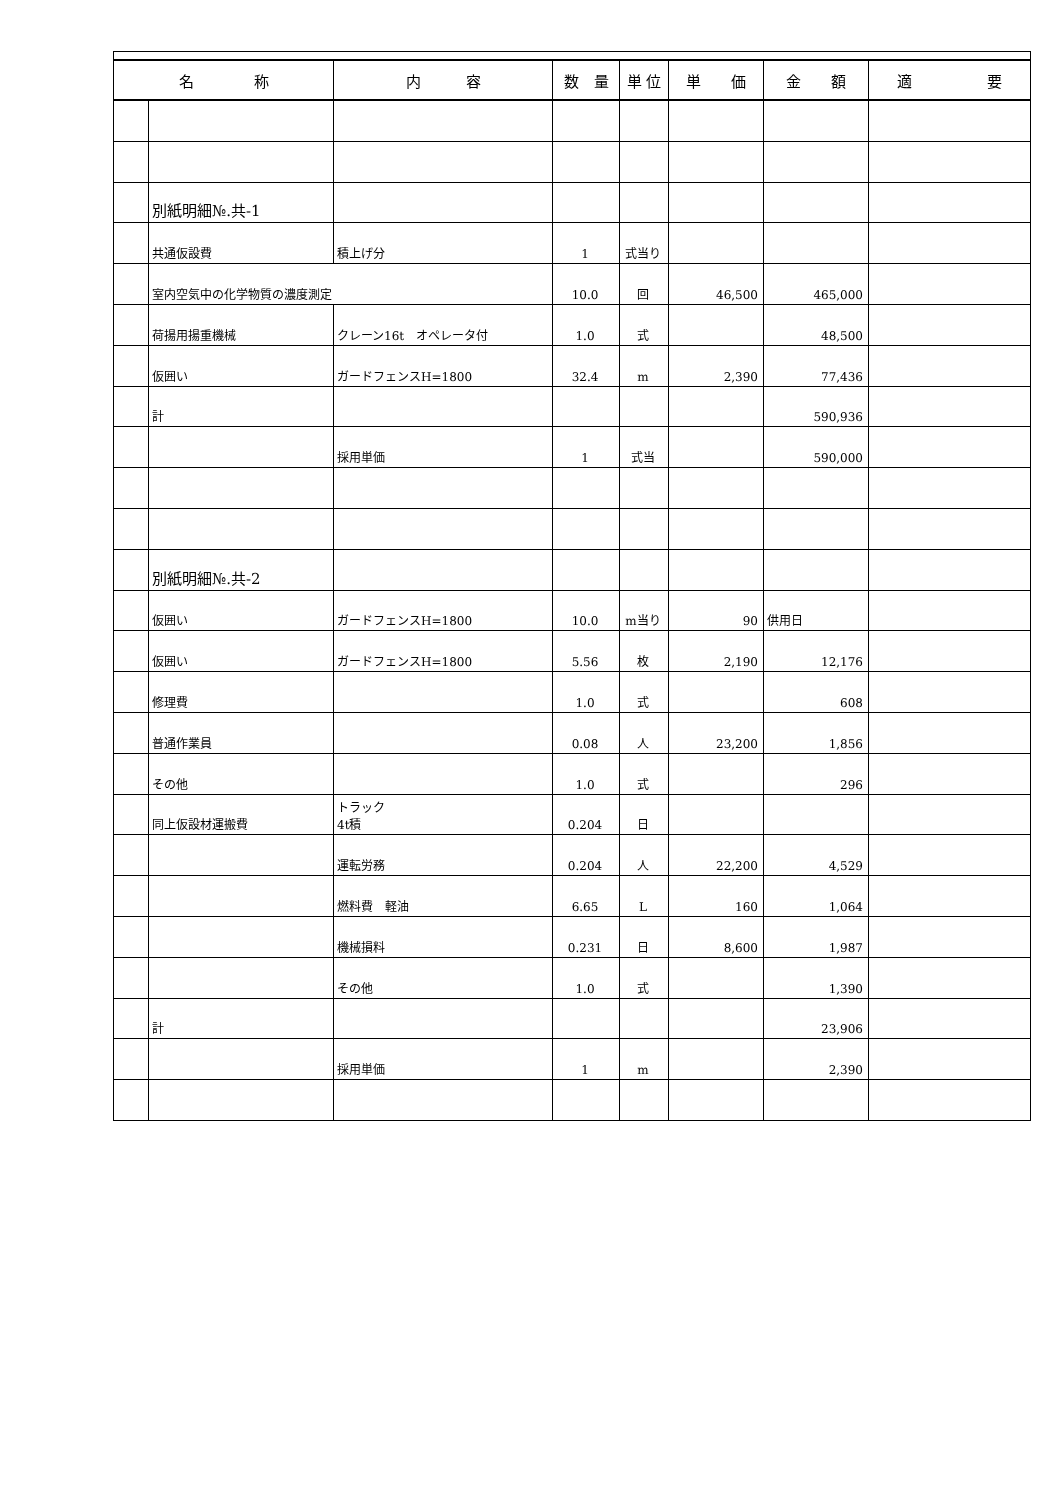| 名 称 | | 内 容 | 数 量 | 単 位 | 単 価 | 金 額 | 適 要 |
| --- | --- | --- | --- | --- | --- | --- | --- |
| | 別紙明細№.共-1 | | | | | | |
| | 共通仮設費 | 積上げ分 | 1 | 式当り | | | |
| | 室内空気中の化学物質の濃度測定 | | 10.0 | 回 | 46,500 | 465,000 | |
| | 荷揚用揚重機械 | クレーン16t オペレータ付 | 1.0 | 式 | | 48,500 | |
| | 仮囲い | ガードフェンスH=1800 | 32.4 | m | 2,390 | 77,436 | |
| | 計 | | | | | 590,936 | |
| | | 採用単価 | 1 | 式当 | | 590,000 | |
| | 別紙明細№.共-2 | | | | | | |
| | 仮囲い | ガードフェンスH=1800 | 10.0 | m当り | 90 | 供用日 | |
| | 仮囲い | ガードフェンスH=1800 | 5.56 | 枚 | 2,190 | 12,176 | |
| | 修理費 | | 1.0 | 式 | | 608 | |
| | 普通作業員 | | 0.08 | 人 | 23,200 | 1,856 | |
| | その他 | | 1.0 | 式 | | 296 | |
| | 同上仮設材運搬費 | トラック 4t積 | 0.204 | 日 | | | |
| | | 運転労務 | 0.204 | 人 | 22,200 | 4,529 | |
| | | 燃料費 軽油 | 6.65 | L | 160 | 1,064 | |
| | | 機械損料 | 0.231 | 日 | 8,600 | 1,987 | |
| | | その他 | 1.0 | 式 | | 1,390 | |
| | 計 | | | | | 23,906 | |
| | | 採用単価 | 1 | m | | 2,390 | |